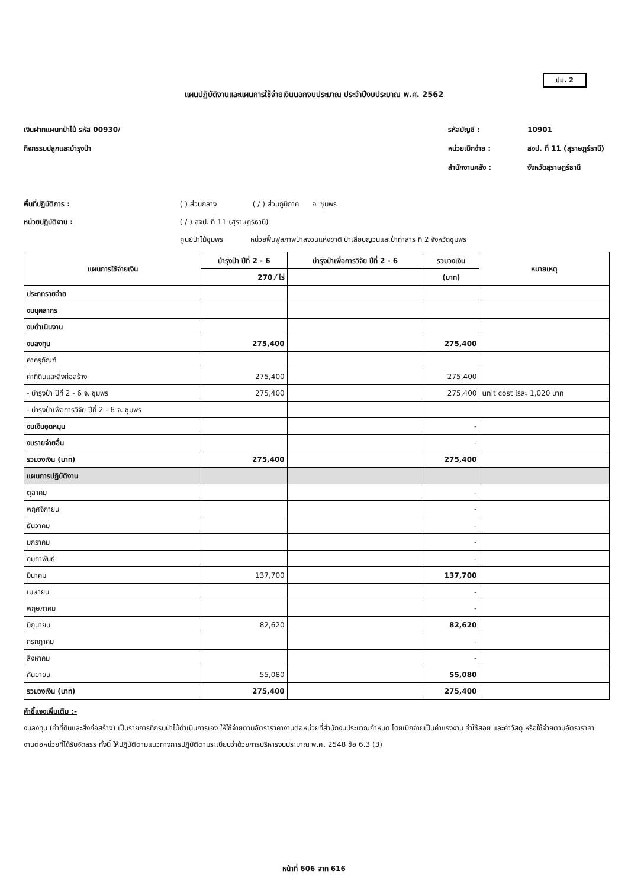ปม. 2
แผนปฏิบัติงานและแผนการใช้จ่ายเงินนอกงบประมาณ ประจำปีงบประมาณ พ.ศ. 2562
เงินฝากแผนกป่าไม้ รหัส 00930/
กิจกรรมปลูกและบำรุงป่า
รหัสบัญชี : 10901
หน่วยเบิกจ่าย : สจป. ที่ 11 (สุราษฎร์ธานี)
สำนักงานคลัง : จังหวัดสุราษฎร์ธานี
พื้นที่ปฏิบัติการ : ( ) ส่วนกลาง ( / ) ส่วนภูมิภาค จ. ชุมพร
หน่วยปฏิบัติงาน : ( / ) สจป. ที่ 11 (สุราษฎร์ธานี)
ศูนย์ป่าไม้ชุมพร หน่วยฟื้นฟูสภาพป่าสงวนแห่งชาติ ป่าเสียบญวนและป่าท่าสาร ที่ 2 จังหวัดชุมพร
| แผนการใช้จ่ายเงิน | บำรุงป่า ปีที่ 2 - 6 | บำรุงป่าเพื่อการวิจัย ปีที่ 2 - 6 | รวมวงเงิน | หมายเหตุ |
| --- | --- | --- | --- | --- |
| | 270 ⁄ ไร่ | | (บาท) | |
| ประภทรายจ่าย | | | | |
| งบบุคลากร | | | | |
| งบดำเนินงาน | | | | |
| งบลงทุน | 275,400 | | 275,400 | |
| ค่าครุภัณฑ์ | | | | |
| ค่าที่ดินและสิ่งก่อสร้าง | 275,400 | | 275,400 | |
| - บำรุงป่า ปีที่ 2 - 6 จ. ชุมพร | 275,400 | | 275,400 | unit cost ไร่ละ 1,020 บาท |
| - บำรุงป่าเพื่อการวิจัย ปีที่ 2 - 6 จ. ชุมพร | | | | |
| งบเงินอุดหนุน | | | - | |
| งบรายจ่ายอื่น | | | - | |
| รวมวงเงิน (บาท) | 275,400 | | 275,400 | |
| แผนการปฏิบัติงาน | | | | |
| ตุลาคม | | | - | |
| พฤศจิกายน | | | - | |
| ธันวาคม | | | - | |
| มกราคม | | | - | |
| กุมภาพันธ์ | | | - | |
| มีนาคม | 137,700 | | 137,700 | |
| เมษายน | | | - | |
| พฤษภาคม | | | - | |
| มิถุนายน | 82,620 | | 82,620 | |
| กรกฎาคม | | | - | |
| สิงหาคม | | | - | |
| กันยายน | 55,080 | | 55,080 | |
| รวมวงเงิน (บาท) | 275,400 | | 275,400 | |
คำชี้แจงเพิ่มเติม :-
งบลงทุน (ค่าที่ดินและสิ่งก่อสร้าง) เป็นรายการที่กรมป่าไม้ดำเนินการเอง ให้ใช้จ่ายตามอัตราราคางานต่อหน่วยที่สำนักงบประมาณกำหนด โดยเบิกจ่ายเป็นค่าแรงงาน ค่าใช้สอย และค่าวัสดุ หรือใช้จ่ายตามอัตราราคางานต่อหน่วยที่ได้รับจัดสรร ทั้งนี้ ให้ปฏิบัติตามแนวทางการปฏิบัติตามระเบียบว่าด้วยการบริหารงบประมาณ พ.ศ. 2548 ข้อ 6.3 (3)
หน้าที่ 606 จาก 616